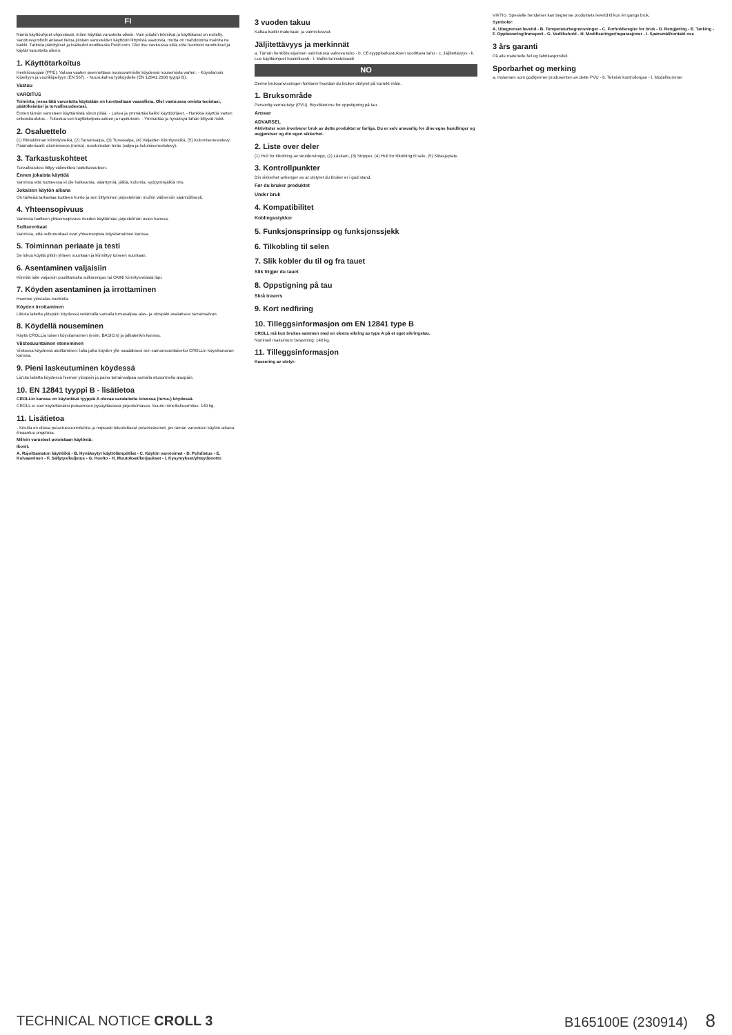FI
Nämä käyttöohjeet ohjeistavat, miten käyttää varusteita oikein. Vain joitakin tekniikat ja käyttötavat on esitelty. Varoitussymbolit antavat tietoa joistain varusteiden käyttöön liittyvistä vaaroista, mutta on mahdotonta mainita ne kaikki. Tarkista päivitykset ja lisätiedot osoitteesta Petzl.com. Olet itse vastuussa siitä, että huomioit varoitukset ja käytät varusteita oikein.
1. Käyttötarkoitus
Henkilösuojain (PPE). Valsaa vaaten asennettava nousuvarmistin köydessä nousemista varten. - Köysitarrain kiipeilyyn ja vuorikiipeilyyn (EN 567). - Nousukahva työköydelle (EN 12841:2006 tyyppi B).
Vastuu
VAROITUS
Toiminta, jossa tätä varustetta käytetään on luonteeltaan vaarallista. Olet vastuussa omista teoistasi, päätöksistäsi ja turvallisuudestasi.
Ennen tämän varusteen käyttämistä sinun pitää: - Lukea ja ymmärtää kaikki käyttöohjeet. - Hankkia käyttöä varten erikoiskoulutus. - Tutustua sen käyttöketpoisuuteen ja rajoituksiin. - Ymmärtää ja hyväksyä tähän liittyvät riskit.
2. Osaluettelo
(1) Rintakiinnan kiinnitysreikä, (2) Tarrainsalpa, (3) Turvasalpa, (4) Valjaiden kiinnitysreikä, (5) Kulumisenestolevy. Päämateriaalit: alumiiniseos (runko), ruostumaton teräs (salpa ja kulumisenestolevy).
3. Tarkastuskohteet
Turvallisuutesi liittyy välineittesi luotettavuuteen.
Ennen jokaista käyttöä
Varmista että tuotteessa ei ole halkeamia, vääntymiä, jälkiä, kulumia, syöpymisjälkiä tms.
Jokaisen käytön aikana
On tärkeää tarkastaa tuotteen kunto ja sen liittyminen järjestelmän muihin välineisiin säännöllisesti.
4. Yhteensopivuus
Varmista tuotteen yhteensopivuus muiden käyttämäsi järjestelmän osien kanssa.
Sulkurenkaat
Varmista, että sulkurenkaat ovat yhteensopivia köysitarraimen kanssa.
5. Toiminnan periaate ja testi
Se lukuu köyttä pitkin yhteen suuntaan ja kiinnittyy toiseen suuntaan.
6. Asentaminen valjaisiin
Kiinnitä laite valjaisiin puolittamalla sulkurengas tai OMNI kiinnitysreiästä läpi.
7. Köyden asentaminen ja irrottaminen
Huomioi ylös/alas-merkintä.
Köyden irrottaminen
Liikuta laitetta ylöspäin köydessä vetämällä samalla turvasalpaa alas- ja ulospäin avataksesi tarrainsalvan.
8. Köydellä nouseminen
Käytä CROLLia toisen köysitarraimen (esim. BASICin) ja jalkalenkin kanssa.
Viistosuuntainen eteneminen
Viistossa köydessä aloittaminen: laita jalka köyden ylle saadaksesi sen samansuuntaiseksi CROLLin köysikanavan kanssa.
9. Pieni laskeutuminen köydessä
Liu'uta laitetta köydessä hieman ylöspäin ja paina tarrainsalpaa samalla etusormella alaspäin.
10. EN 12841 tyyppi B - lisätietoa
CROLLin kanssa on käytettävä tyyppiä A olevaa varalaitetta toisessa (turva-) köydessä.
CROLL ei sovi käytettäväksi putoamisen pysäyttävässä järjestelmässä. Suurin nimelliskuormitus: 140 kg.
11. Lisätietoa
- Sinulla on oltava pelastussuunnitelma ja nopeasti toteutettavat pelastuskeinot, jos tämän varusteen käytön aikana ilmaantuu ongelmia.
Milloin varusteet poistetaan käytöstä:
Ikonit:
A. Rajoittamaton käyttöikä - B. Hyväksytyt käyttölämpötilat - C. Käytön varotoimet - D. Puhdistus - E. Kuivaaminen - F. Säilytys/kuljetus - G. Huolto - H. Muutokset/korjaukset - I. Kysymykset/yhteydenotto
3 vuoden takuu
Kattaa kaikki materiaali- ja valmistusviat.
Jäljitettävyys ja merkinnät
a. Tämän henkilösuojaimen valmistusta valvova taho - b. CE-tyyppitarkastuksen suorittava taho - c. Jäljitettävyys - k. Lue käyttöohjeet huolellisesti - l. Mallin tunnistekoodi
NO
Denne bruksanvisningen forklarer hvordan du bruker utstyret på korrekt måte.
1. Bruksområde
Personlig verneutstyr (PVU). Brystklemme for oppstigning på tau.
Ansvar
ADVARSEL
Aktiviteter som involverer bruk av dette produktet er farlige. Du er selv ansvarlig for dine egne handlinger og avgjørelser og din egen sikkerhet.
2. Liste over deler
(1) Hull for tilkobling av skulderstropp, (2) Låskam, (3) Stopper, (4) Hull for tilkobling til sele, (5) Slitasjeplate.
3. Kontrollpunkter
Din sikkerhet avhenger av at utstyret du bruker er i god stand.
Før du bruker produktet
Under bruk
4. Kompatibilitet
Koblingsstykker
5. Funksjonsprinsipp og funksjonssjekk
6. Tilkobling til selen
7. Slik kobler du til og fra tauet
Slik frigjør du tauet
8. Oppstigning på tau
Skrå travers
9. Kort nedfiring
10. Tilleggsinformasjon om EN 12841 type B
CROLL må kun brukes sammen med en ekstra sikring av type A på et eget sikringstau.
Nominell maksimum belastning: 140 kg.
11. Tilleggsinformasjon
Kassering av utstyr:
VIKTIG: Spesielle hendelser kan begrense produktets levetid til kun én gangs bruk.
Symboler:
A. Ubegrenset levetid - B. Temperaturbegrensninger - C. Forholdsregler for bruk - D. Rengjøring - E. Tørking - F. Oppbevaring/transport - G. Vedlikehold - H. Modifiseringer/reparasjoner - I. Spørsmål/kontakt oss
3 års garanti
På alle materielle feil og fabrikasjonsfeil.
Sporbarhet og merking
a. Instansen som godkjenner produsenten av dette PVU - b. Teknisk kontrollorgan - l. Modellnummer
TECHNICAL NOTICE CROLL 3 B165100E (230914) 8